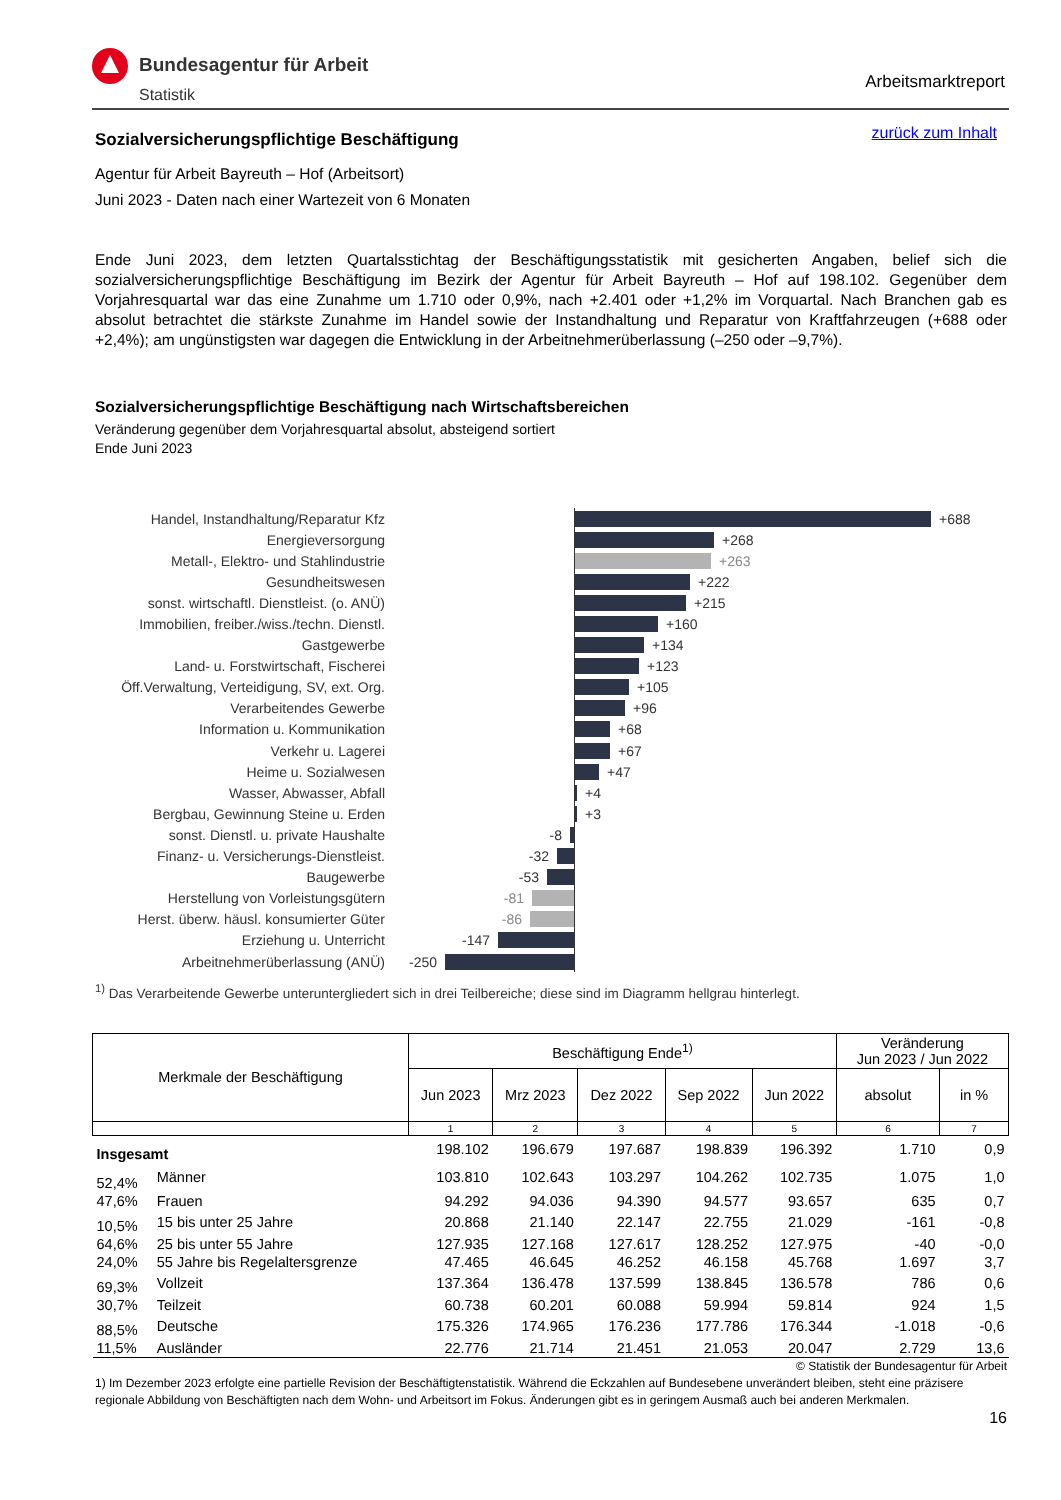Bundesagentur für Arbeit
Statistik
Arbeitsmarktreport
zurück zum Inhalt
Sozialversicherungspflichtige Beschäftigung
Agentur für Arbeit Bayreuth – Hof (Arbeitsort)
Juni 2023 - Daten nach einer Wartezeit von 6 Monaten
Ende Juni 2023, dem letzten Quartalsstichtag der Beschäftigungsstatistik mit gesicherten Angaben, belief sich die sozialversicherungspflichtige Beschäftigung im Bezirk der Agentur für Arbeit Bayreuth – Hof auf 198.102. Gegenüber dem Vorjahresquartal war das eine Zunahme um 1.710 oder 0,9%, nach +2.401 oder +1,2% im Vorquartal. Nach Branchen gab es absolut betrachtet die stärkste Zunahme im Handel sowie der Instandhaltung und Reparatur von Kraftfahrzeugen (+688 oder +2,4%); am ungünstigsten war dagegen die Entwicklung in der Arbeitnehmerüberlassung (–250 oder –9,7%).
Sozialversicherungspflichtige Beschäftigung nach Wirtschaftsbereichen
Veränderung gegenüber dem Vorjahresquartal absolut, absteigend sortiert
Ende Juni 2023
Handel, Instandhaltung/Reparatur Kfz
+688
Energieversorgung
+268
Metall-, Elektro- und Stahlindustrie
+263
Gesundheitswesen
+222
sonst. wirtschaftl. Dienstleist. (o. ANÜ)
+215
Immobilien, freiber./wiss./techn. Dienstl.
+160
Gastgewerbe
+134
Land- u. Forstwirtschaft, Fischerei
+123
Öff.Verwaltung, Verteidigung, SV, ext. Org.
+105
Verarbeitendes Gewerbe
+96
Information u. Kommunikation
+68
Verkehr u. Lagerei
+67
Heime u. Sozialwesen
+47
Wasser, Abwasser, Abfall
+4
Bergbau, Gewinnung Steine u. Erden
+3
sonst. Dienstl. u. private Haushalte
-8
Finanz- u. Versicherungs-Dienstleist.
-32
Baugewerbe -53
Herstellung von Vorleistungsgütern -81
Herst. überw. häusl. konsumierter Güter
-86
Erziehung u. Unterricht -147
Arbeitnehmerüberlassung (ANÜ) -250
<sup>1)</sup> Das Verarbeitende Gewerbe unteruntergliedert sich in drei Teilbereiche; diese sind im Diagramm hellgrau hinterlegt.
| Merkmale der Beschäftigung | | Beschäftigung Ende<sup>1)</sup> | | | | | Veränderung Jun 2023 / Jun 2022 | |
| --- | --- | --- | --- | --- | --- | --- | --- | --- |
| | | Jun 2023 | Mrz 2023 | Dez 2022 | Sep 2022 | Jun 2022 | absolut | in % |
| | | 1 | 2 | 3 | 4 | 5 | 6 | 7 |
| Insgesamt | | 198.102 | 196.679 | 197.687 | 198.839 | 196.392 | 1.710 | 0,9 |
| 52,4% | Männer | 103.810 | 102.643 | 103.297 | 104.262 | 102.735 | 1.075 | 1,0 |
| 47,6% | Frauen | 94.292 | 94.036 | 94.390 | 94.577 | 93.657 | 635 | 0,7 |
| 10,5% | 15 bis unter 25 Jahre | 20.868 | 21.140 | 22.147 | 22.755 | 21.029 | -161 | -0,8 |
| 64,6% | 25 bis unter 55 Jahre | 127.935 | 127.168 | 127.617 | 128.252 | 127.975 | -40 | -0,0 |
| 24,0% | 55 Jahre bis Regelaltersgrenze | 47.465 | 46.645 | 46.252 | 46.158 | 45.768 | 1.697 | 3,7 |
| 69,3% | Vollzeit | 137.364 | 136.478 | 137.599 | 138.845 | 136.578 | 786 | 0,6 |
| 30,7% | Teilzeit | 60.738 | 60.201 | 60.088 | 59.994 | 59.814 | 924 | 1,5 |
| 88,5% | Deutsche | 175.326 | 174.965 | 176.236 | 177.786 | 176.344 | -1.018 | -0,6 |
| 11,5% | Ausländer | 22.776 | 21.714 | 21.451 | 21.053 | 20.047 | 2.729 | 13,6 |
© Statistik der Bundesagentur für Arbeit
1) Im Dezember 2023 erfolgte eine partielle Revision der Beschäftigtenstatistik. Während die Eckzahlen auf Bundesebene unverändert bleiben, steht eine präzisere regionale Abbildung von Beschäftigten nach dem Wohn- und Arbeitsort im Fokus. Änderungen gibt es in geringem Ausmaß auch bei anderen Merkmalen.
16